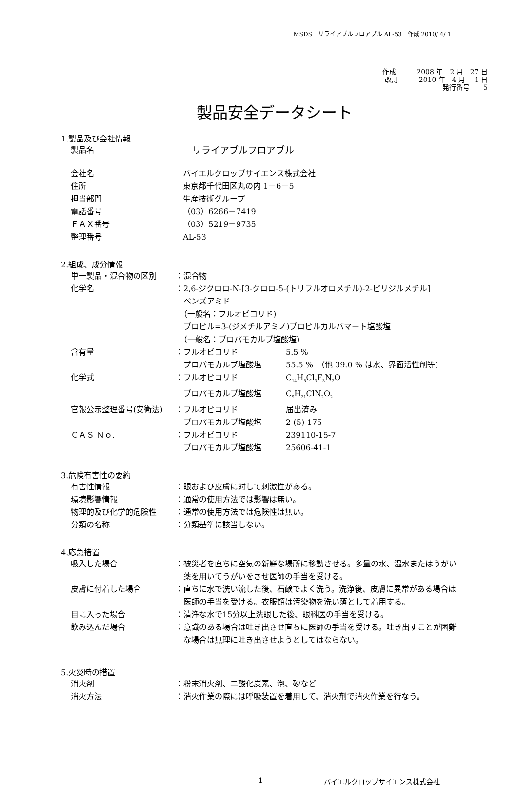MSDS　リライアブルフロアブル AL-53　作成 2010/ 4/ 1
作成　　　2008 年　2 月　27 日
改訂　　　2010 年　4 月　 1 日
発行番号　　5
製品安全データシート
1.製品及び会社情報
製品名
　リライアブルフロアブル
会社名 バイエルクロップサイエンス株式会社
住所 東京都千代田区丸の内 1－6－5
担当部門 生産技術グループ
電話番号 （03）6266－7419
ＦＡＸ番号 （03）5219－9735
整理番号 AL-53
2.組成、成分情報
単一製品・混合物の区別 ：混合物
化学名 ：2,6-ジクロロ-N-[3-クロロ-5-(トリフルオロメチル)-2-ピリジルメチル]
　ベンズアミド
　（一般名：フルオピコリド)
　プロピル=3-(ジメチルアミノ)プロピルカルバマート塩酸塩
　（一般名：プロパモカルブ塩酸塩)
含有量 ： フルオピコリド 5.5 %
　プロパモカルブ塩酸塩 55.5 %　（他 39.0 % は水、界面活性剤等)
化学式 ： フルオピコリド C<sub>14</sub>H<sub>8</sub>Cl<sub>3</sub>F<sub>3</sub>N<sub>2</sub>O
　プロパモカルブ塩酸塩 C<sub>9</sub>H<sub>21</sub>ClN<sub>2</sub>O<sub>2</sub>
官報公示整理番号(安衛法) ： フルオピコリド 届出済み
　プロパモカルブ塩酸塩 2-(5)-175
ＣＡＳ Ｎｏ. ： フルオピコリド 239110-15-7
　プロパモカルブ塩酸塩 25606-41-1
3.危険有害性の要約
有害性情報 ：眼および皮膚に対して刺激性がある。
環境影響情報 ：通常の使用方法では影響は無い。
物理的及び化学的危険性 ：通常の使用方法では危険性は無い。
分類の名称 ：分類基準に該当しない。
4.応急措置
吸入した場合 ：被災者を直ちに空気の新鮮な場所に移動させる。多量の水、温水またはうがい
　薬を用いてうがいをさせ医師の手当を受ける。
皮膚に付着した場合 ：直ちに水で洗い流した後、石鹸でよく洗う。洗浄後、皮膚に異常がある場合は
　医師の手当を受ける。衣服類は汚染物を洗い落として着用する。
目に入った場合 ：清浄な水で15分以上洗眼した後、眼科医の手当を受ける。
飲み込んだ場合 ：意識のある場合は吐き出させ直ちに医師の手当を受ける。吐き出すことが困難
　な場合は無理に吐き出させようとしてはならない。
5.火災時の措置
消火剤 ：粉末消火剤、二酸化炭素、泡、砂など
消火方法 ：消火作業の際には呼吸装置を着用して、消火剤で消火作業を行なう。
1 バイエルクロップサイエンス株式会社